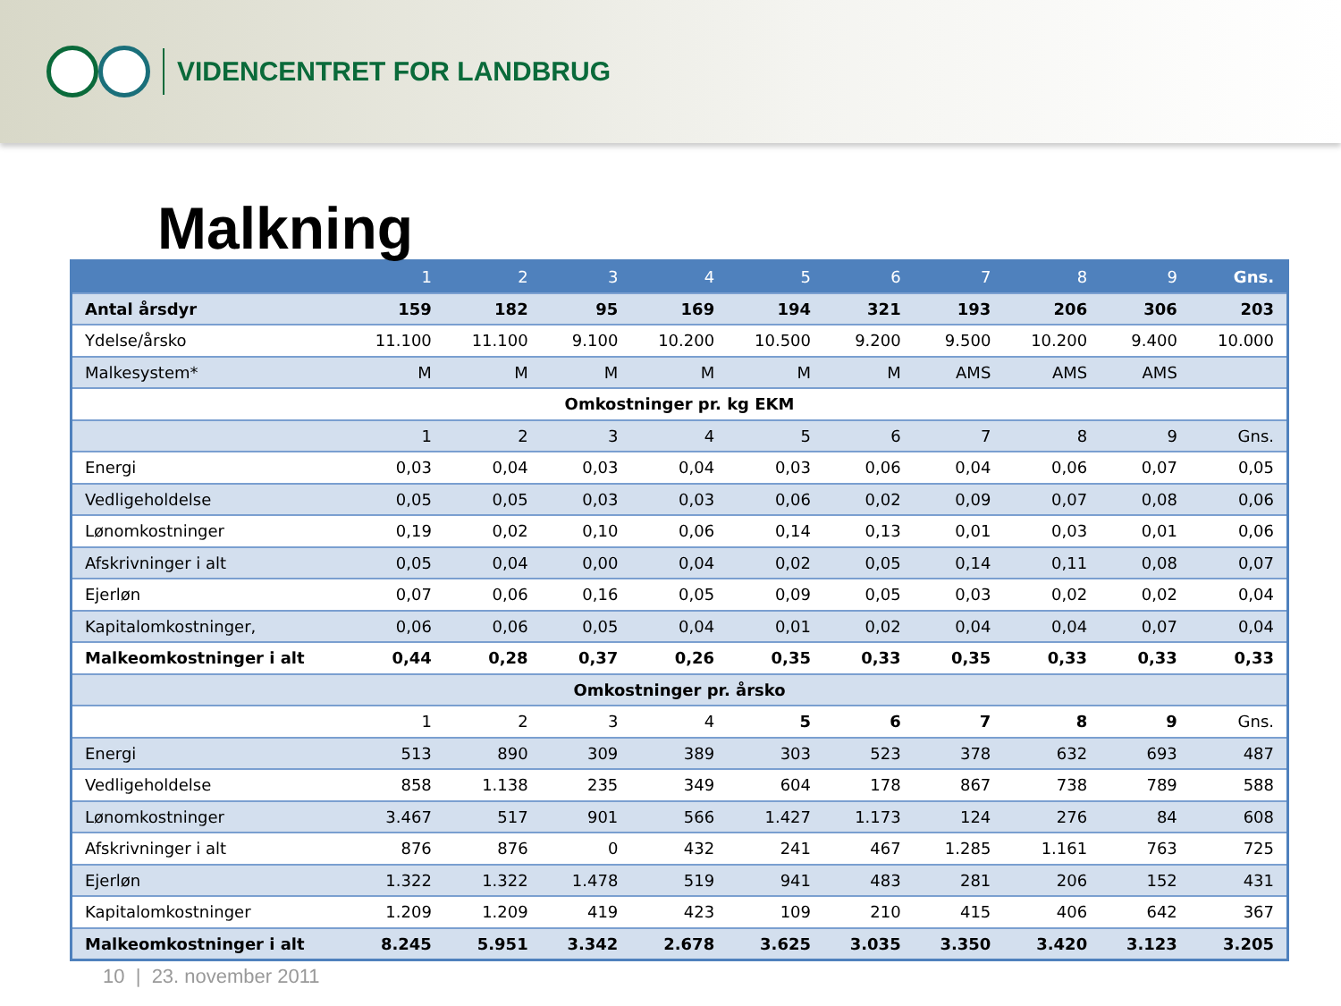VIDENCENTRET FOR LANDBRUG
Malkning
| | 1 | 2 | 3 | 4 | 5 | 6 | 7 | 8 | 9 | Gns. |
| Antal årsdyr | 159 | 182 | 95 | 169 | 194 | 321 | 193 | 206 | 306 | 203 |
| Ydelse/årsko | 11.100 | 11.100 | 9.100 | 10.200 | 10.500 | 9.200 | 9.500 | 10.200 | 9.400 | 10.000 |
| Malkesystem* | M | M | M | M | M | M | AMS | AMS | AMS | |
| Omkostninger pr. kg EKM | | | | | | | | | | |
| | 1 | 2 | 3 | 4 | 5 | 6 | 7 | 8 | 9 | Gns. |
| Energi | 0,03 | 0,04 | 0,03 | 0,04 | 0,03 | 0,06 | 0,04 | 0,06 | 0,07 | 0,05 |
| Vedligeholdelse | 0,05 | 0,05 | 0,03 | 0,03 | 0,06 | 0,02 | 0,09 | 0,07 | 0,08 | 0,06 |
| Lønomkostninger | 0,19 | 0,02 | 0,10 | 0,06 | 0,14 | 0,13 | 0,01 | 0,03 | 0,01 | 0,06 |
| Afskrivninger i alt | 0,05 | 0,04 | 0,00 | 0,04 | 0,02 | 0,05 | 0,14 | 0,11 | 0,08 | 0,07 |
| Ejerløn | 0,07 | 0,06 | 0,16 | 0,05 | 0,09 | 0,05 | 0,03 | 0,02 | 0,02 | 0,04 |
| Kapitalomkostninger, | 0,06 | 0,06 | 0,05 | 0,04 | 0,01 | 0,02 | 0,04 | 0,04 | 0,07 | 0,04 |
| Malkeomkostninger i alt | 0,44 | 0,28 | 0,37 | 0,26 | 0,35 | 0,33 | 0,35 | 0,33 | 0,33 | 0,33 |
| Omkostninger pr. årsko | | | | | | | | | | |
| | 1 | 2 | 3 | 4 | 5 | 6 | 7 | 8 | 9 | Gns. |
| Energi | 513 | 890 | 309 | 389 | 303 | 523 | 378 | 632 | 693 | 487 |
| Vedligeholdelse | 858 | 1.138 | 235 | 349 | 604 | 178 | 867 | 738 | 789 | 588 |
| Lønomkostninger | 3.467 | 517 | 901 | 566 | 1.427 | 1.173 | 124 | 276 | 84 | 608 |
| Afskrivninger i alt | 876 | 876 | 0 | 432 | 241 | 467 | 1.285 | 1.161 | 763 | 725 |
| Ejerløn | 1.322 | 1.322 | 1.478 | 519 | 941 | 483 | 281 | 206 | 152 | 431 |
| Kapitalomkostninger | 1.209 | 1.209 | 419 | 423 | 109 | 210 | 415 | 406 | 642 | 367 |
| Malkeomkostninger i alt | 8.245 | 5.951 | 3.342 | 2.678 | 3.625 | 3.035 | 3.350 | 3.420 | 3.123 | 3.205 |
10 | 23. november 2011